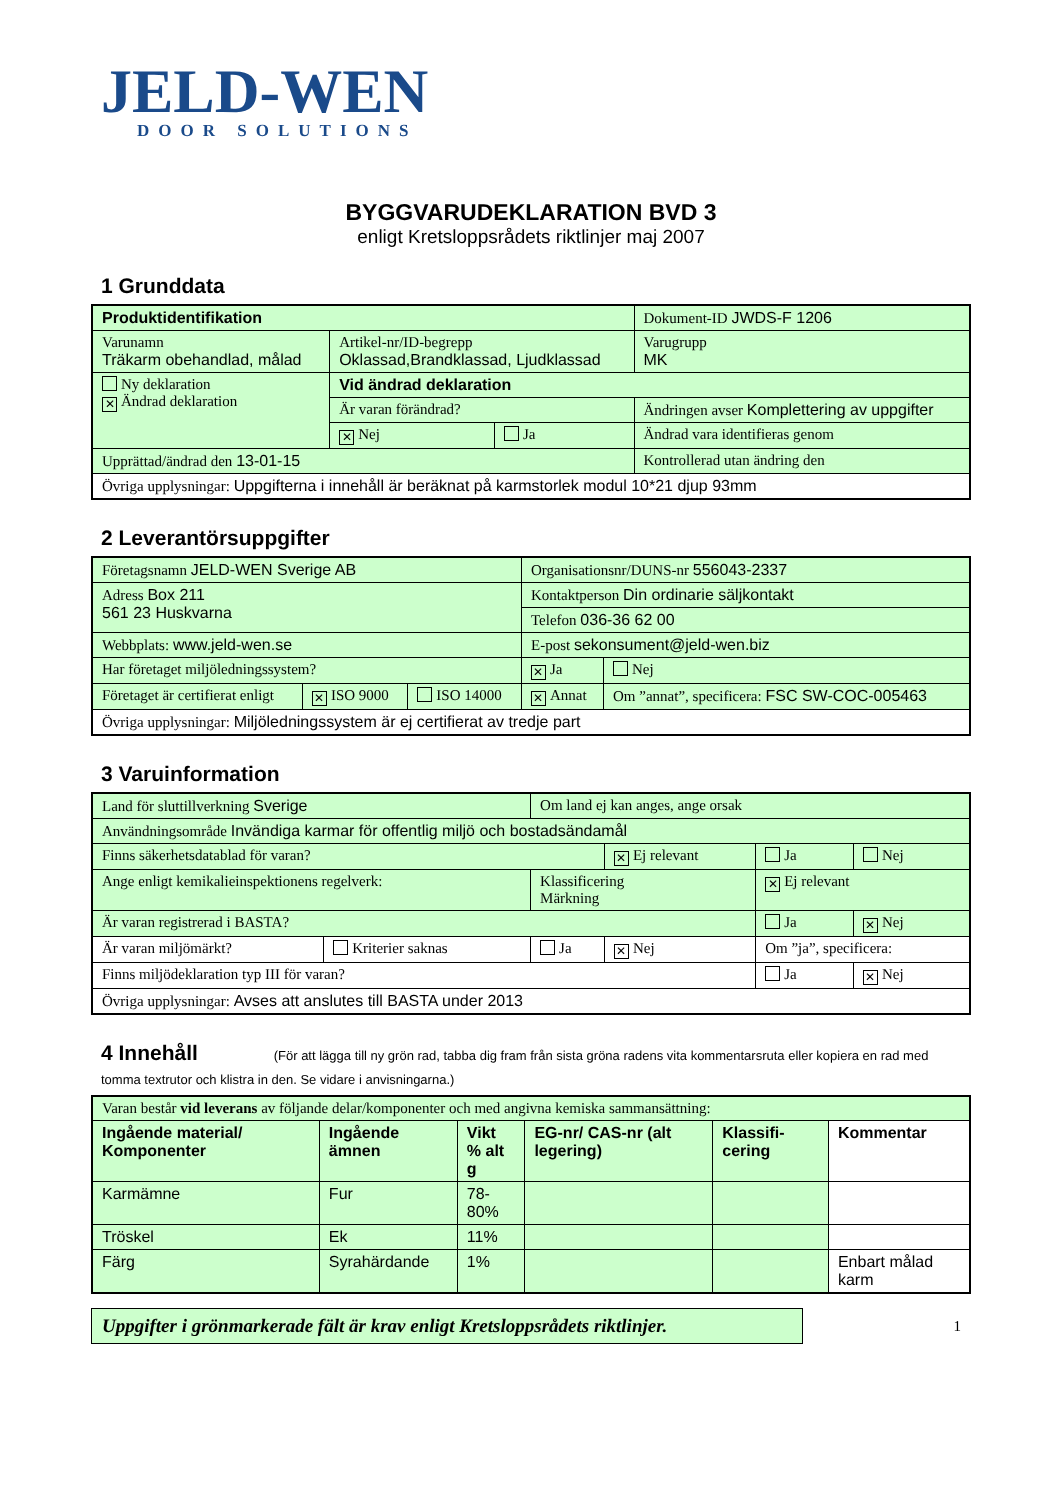JELD-WEN
DOOR SOLUTIONS
BYGGVARUDEKLARATION BVD 3
enligt Kretsloppsrådets riktlinjer maj 2007
1 Grunddata
| Produktidentifikation | | | Dokument-ID JWDS-F 1206 |
| Varunamn Träkarm obehandlad, målad | Artikel-nr/ID-begrepp Oklassad,Brandklassad, Ljudklassad | | Varugrupp MK |
| Ny deklaration ✕ Ändrad deklaration | Vid ändrad deklaration | | |
| | Är varan förändrad? | | Ändringen avser Komplettering av uppgifter |
| | ✕ Nej | Ja | Ändrad vara identifieras genom |
| Upprättad/ändrad den 13-01-15 | | | Kontrollerad utan ändring den |
| Övriga upplysningar: Uppgifterna i innehåll är beräknat på karmstorlek modul 10*21 djup 93mm | | | |
2 Leverantörsuppgifter
| Företagsnamn JELD-WEN Sverige AB | | | Organisationsnr/DUNS-nr 556043-2337 | |
| Adress Box 211 561 23 Huskvarna | | | Kontaktperson Din ordinarie säljkontakt | |
| | | | Telefon 036-36 62 00 | |
| Webbplats: www.jeld-wen.se | | | E-post sekonsument@jeld-wen.biz | |
| Har företaget miljöledningssystem? | | | ✕ Ja | Nej |
| Företaget är certifierat enligt | ✕ ISO 9000 | ISO 14000 | ✕ Annat | Om ”annat”, specificera: FSC SW-COC-005463 |
| Övriga upplysningar: Miljöledningssystem är ej certifierat av tredje part | | | | |
3 Varuinformation
| Land för sluttillverkning Sverige | | Om land ej kan anges, ange orsak | | | |
| Användningsområde Invändiga karmar för offentlig miljö och bostadsändamål | | | | | |
| Finns säkerhetsdatablad för varan? | | | ✕ Ej relevant | Ja | Nej |
| Ange enligt kemikalieinspektionens regelverk: | | Klassificering Märkning | | ✕ Ej relevant | |
| Är varan registrerad i BASTA? | | | | Ja | ✕ Nej |
| Är varan miljömärkt? | Kriterier saknas | Ja | ✕ Nej | Om ”ja”, specificera: | |
| Finns miljödeklaration typ III för varan? | | | | Ja | ✕ Nej |
| Övriga upplysningar: Avses att anslutes till BASTA under 2013 | | | | | |
4 Innehåll (För att lägga till ny grön rad, tabba dig fram från sista gröna radens vita kommentarsruta eller kopiera en rad med tomma textrutor och klistra in den. Se vidare i anvisningarna.)
| Varan består vid leverans av följande delar/komponenter och med angivna kemiska sammansättning: | | | | | |
| Ingående material/ Komponenter | Ingående ämnen | Vikt % alt g | EG-nr/ CAS-nr (alt legering) | Klassifi-cering | Kommentar |
| Karmämne | Fur | 78-80% | | | |
| Tröskel | Ek | 11% | | | |
| Färg | Syrahärdande | 1% | | | Enbart målad karm |
Uppgifter i grönmarkerade fält är krav enligt Kretsloppsrådets riktlinjer.
1